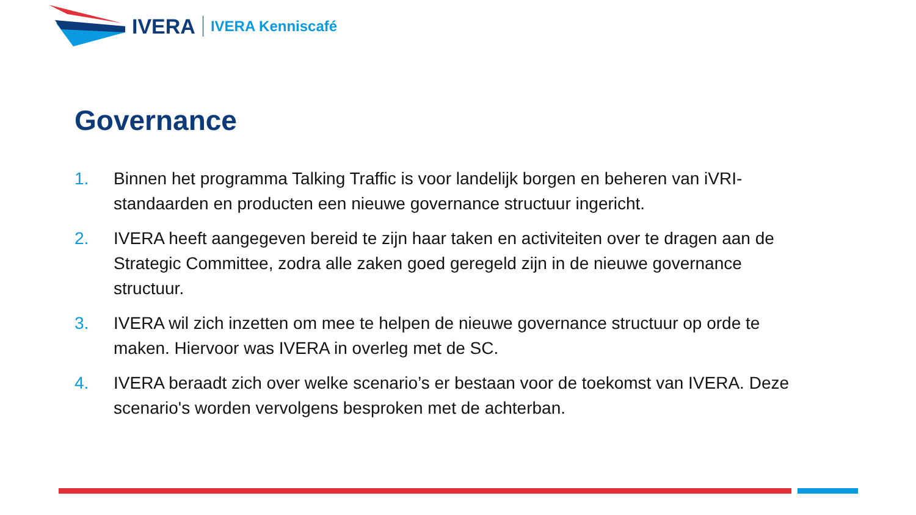IVERA IVERA Kenniscafé
Governance
1. Binnen het programma Talking Traffic is voor landelijk borgen en beheren van iVRI-standaarden en producten een nieuwe governance structuur ingericht.
2. IVERA heeft aangegeven bereid te zijn haar taken en activiteiten over te dragen aan de Strategic Committee, zodra alle zaken goed geregeld zijn in de nieuwe governance structuur.
3. IVERA wil zich inzetten om mee te helpen de nieuwe governance structuur op orde te maken. Hiervoor was IVERA in overleg met de SC.
4. IVERA beraadt zich over welke scenario’s er bestaan voor de toekomst van IVERA. Deze scenario's worden vervolgens besproken met de achterban.